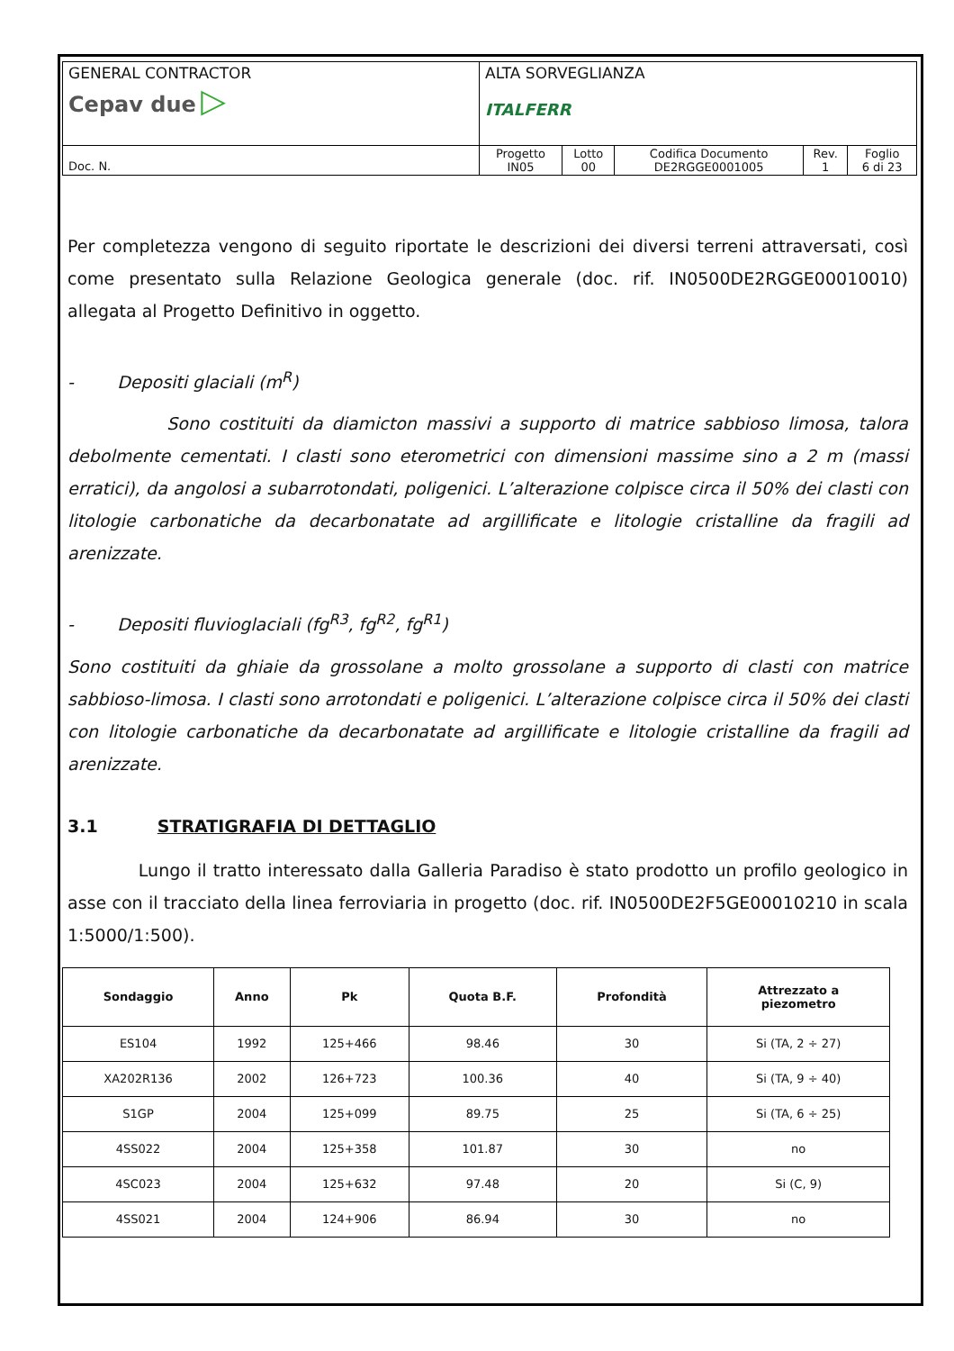| GENERAL CONTRACTOR Cepav due ▷ | ALTA SORVEGLIANZA ITALFERR | | | | |
| Doc. N. | Progetto IN05 | Lotto 00 | Codifica Documento DE2RGGE0001005 | Rev. 1 | Foglio 6 di 23 |
Per completezza vengono di seguito riportate le descrizioni dei diversi terreni attraversati, così come presentato sulla Relazione Geologica generale (doc. rif. IN0500DE2RGGE00010010) allegata al Progetto Definitivo in oggetto.
- Depositi glaciali (m<sup>R</sup>)
Sono costituiti da diamicton massivi a supporto di matrice sabbioso limosa, talora debolmente cementati. I clasti sono eterometrici con dimensioni massime sino a 2 m (massi erratici), da angolosi a subarrotondati, poligenici. L’alterazione colpisce circa il 50% dei clasti con litologie carbonatiche da decarbonatate ad argillificate e litologie cristalline da fragili ad arenizzate.
- Depositi fluvioglaciali (fg<sup>R3</sup>, fg<sup>R2</sup>, fg<sup>R1</sup>)
Sono costituiti da ghiaie da grossolane a molto grossolane a supporto di clasti con matrice sabbioso-limosa. I clasti sono arrotondati e poligenici. L’alterazione colpisce circa il 50% dei clasti con litologie carbonatiche da decarbonatate ad argillificate e litologie cristalline da fragili ad arenizzate.
3.1 STRATIGRAFIA DI DETTAGLIO
Lungo il tratto interessato dalla Galleria Paradiso è stato prodotto un profilo geologico in asse con il tracciato della linea ferroviaria in progetto (doc. rif. IN0500DE2F5GE00010210 in scala 1:5000/1:500).
| Sondaggio | Anno | Pk | Quota B.F. | Profondità | Attrezzato a piezometro |
| --- | --- | --- | --- | --- | --- |
| ES104 | 1992 | 125+466 | 98.46 | 30 | Si (TA, 2 ÷ 27) |
| XA202R136 | 2002 | 126+723 | 100.36 | 40 | Si (TA, 9 ÷ 40) |
| S1GP | 2004 | 125+099 | 89.75 | 25 | Si (TA, 6 ÷ 25) |
| 4SS022 | 2004 | 125+358 | 101.87 | 30 | no |
| 4SC023 | 2004 | 125+632 | 97.48 | 20 | Si (C, 9) |
| 4SS021 | 2004 | 124+906 | 86.94 | 30 | no |